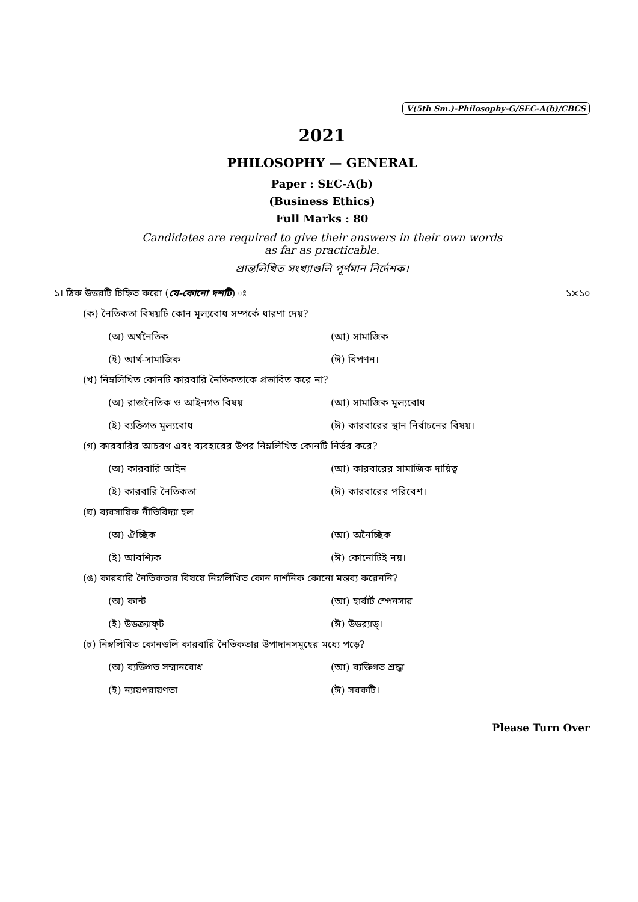V(5th Sm.)-Philosophy-G/SEC-A(b)/CBCS
2021
PHILOSOPHY — GENERAL
Paper : SEC-A(b)
(Business Ethics)
Full Marks : 80
Candidates are required to give their answers in their own words
as far as practicable.
প্রান্তলিখিত সংখ্যাগুলি পূর্ণমান নির্দেশক।
১। ঠিক উত্তরটি চিহ্নিত করো (যে-কোনো দশটি) ঃ ১×১০
(ক) নৈতিকতা বিষয়টি কোন মূল্যবোধ সম্পর্কে ধারণা দেয়?
(অ) অর্থনৈতিক (আ) সামাজিক
(ই) আর্থ-সামাজিক (ঈ) বিপণন।
(খ) নিম্নলিখিত কোনটি কারবারি নৈতিকতাকে প্রভাবিত করে না?
(অ) রাজনৈতিক ও আইনগত বিষয় (আ) সামাজিক মূল্যবোধ
(ই) ব্যক্তিগত মূল্যবোধ (ঈ) কারবারের স্থান নির্বাচনের বিষয়।
(গ) কারবারির আচরণ এবং ব্যবহারের উপর নিম্নলিখিত কোনটি নির্ভর করে?
(অ) কারবারি আইন (আ) কারবারের সামাজিক দায়িত্ব
(ই) কারবারি নৈতিকতা (ঈ) কারবারের পরিবেশ।
(ঘ) ব্যবসায়িক নীতিবিদ্যা হল
(অ) ঐচ্ছিক (আ) অনৈচ্ছিক
(ই) আবশ্যিক (ঈ) কোনোটিই নয়।
(ঙ) কারবারি নৈতিকতার বিষয়ে নিম্নলিখিত কোন দার্শনিক কোনো মন্তব্য করেননি?
(অ) কান্ট (আ) হার্বার্ট স্পেনসার
(ই) উডক্র্যাফ্‌ট (ঈ) উডর‍্যাড্‌।
(চ) নিম্নলিখিত কোনগুলি কারবারি নৈতিকতার উপাদানসমূহের মধ্যে পড়ে?
(অ) ব্যক্তিগত সম্মানবোধ (আ) ব্যক্তিগত শ্রদ্ধা
(ই) ন্যায়পরায়ণতা (ঈ) সবকটি।
Please Turn Over